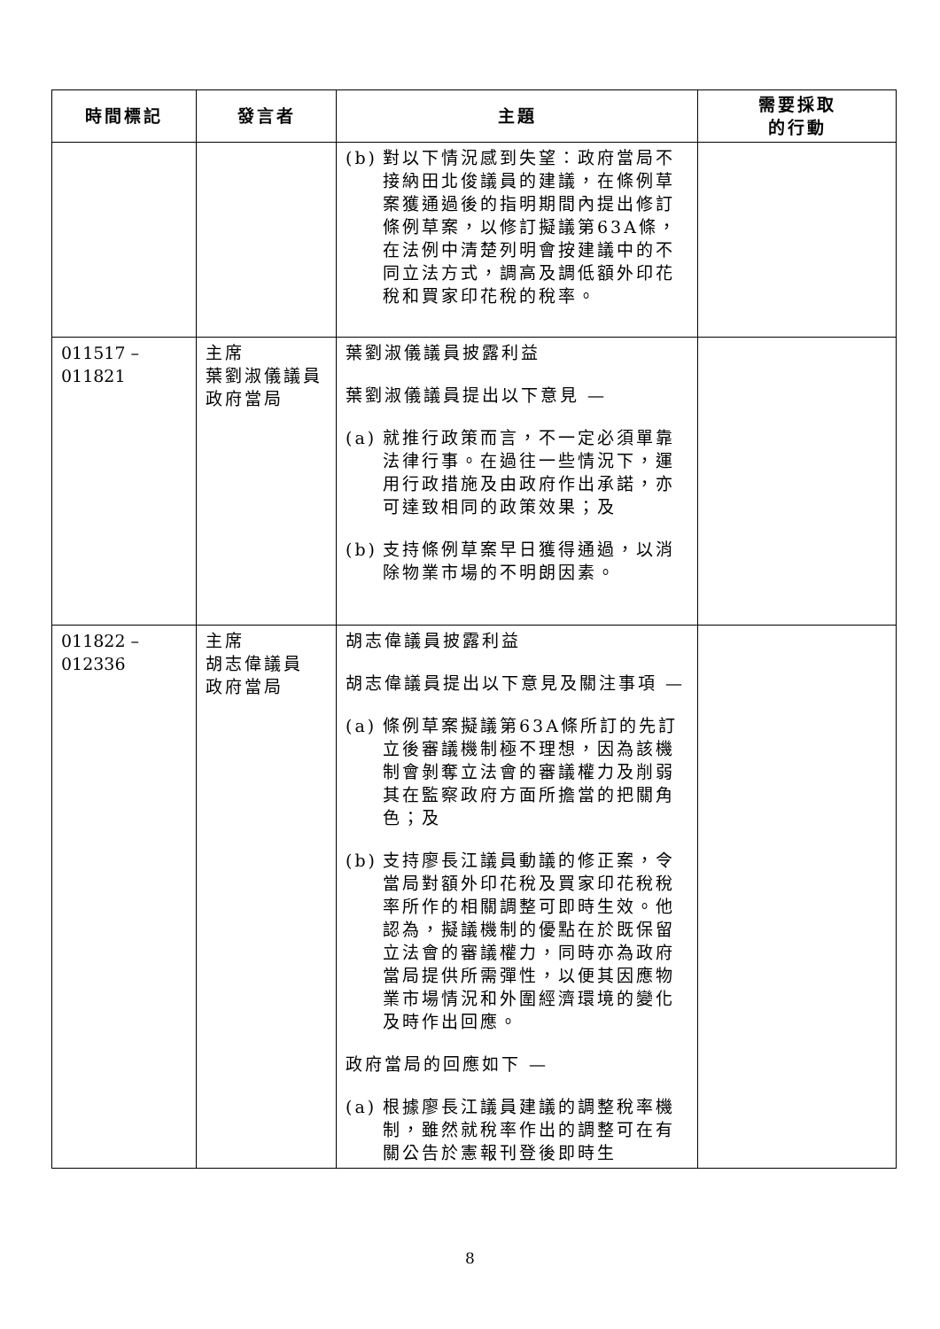| 時間標記 | 發言者 | 主題 | 需要採取 的行動 |
| --- | --- | --- | --- |
| | | (b) 對以下情況感到失望：政府當局不接納田北俊議員的建議，在條例草案獲通過後的指明期間內提出修訂條例草案，以修訂擬議第63A條，在法例中清楚列明會按建議中的不同立法方式，調高及調低額外印花稅和買家印花稅的稅率。 | |
| 011517 – 011821 | 主席 葉劉淑儀議員 政府當局 | 葉劉淑儀議員披露利益 葉劉淑儀議員提出以下意見 — (a) 就推行政策而言，不一定必須單靠法律行事。在過往一些情況下，運用行政措施及由政府作出承諾，亦可達致相同的政策效果；及 (b) 支持條例草案早日獲得通過，以消除物業市場的不明朗因素。 | |
| 011822 – 012336 | 主席 胡志偉議員 政府當局 | 胡志偉議員披露利益 胡志偉議員提出以下意見及關注事項 — (a) 條例草案擬議第63A條所訂的先訂立後審議機制極不理想，因為該機制會剝奪立法會的審議權力及削弱其在監察政府方面所擔當的把關角色；及 (b) 支持廖長江議員動議的修正案，令當局對額外印花稅及買家印花稅稅率所作的相關調整可即時生效。他認為，擬議機制的優點在於既保留立法會的審議權力，同時亦為政府當局提供所需彈性，以便其因應物業市場情況和外圍經濟環境的變化及時作出回應。 政府當局的回應如下 — (a) 根據廖長江議員建議的調整稅率機制，雖然就稅率作出的調整可在有關公告於憲報刊登後即時生 | |
8